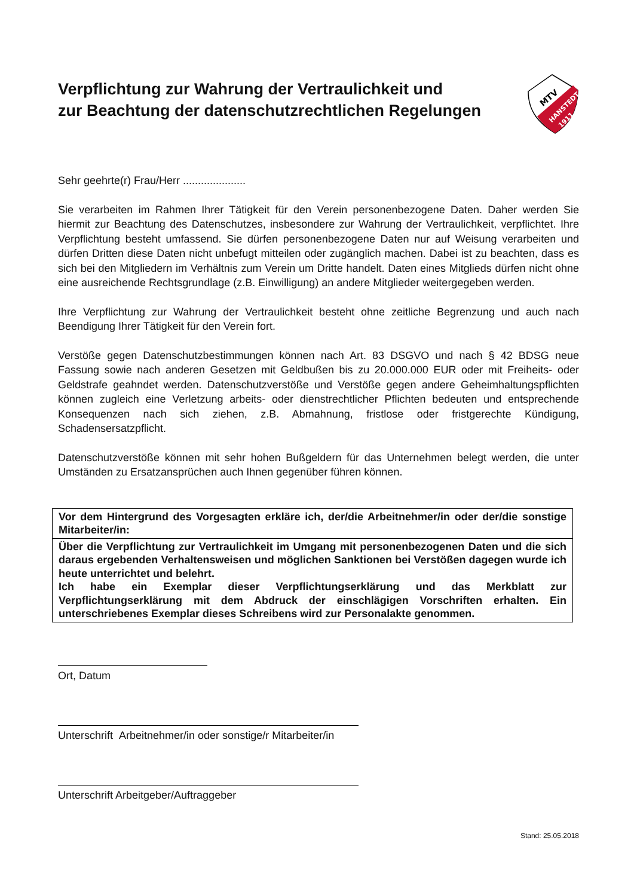Verpflichtung zur Wahrung der Vertraulichkeit und
zur Beachtung der datenschutzrechtlichen Regelungen
MTV
HANSTEDT
1911
Sehr geehrte(r) Frau/Herr .....................
Sie verarbeiten im Rahmen Ihrer Tätigkeit für den Verein personenbezogene Daten. Daher werden Sie hiermit zur Beachtung des Datenschutzes, insbesondere zur Wahrung der Vertraulichkeit, verpflichtet. Ihre Verpflichtung besteht umfassend. Sie dürfen personenbezogene Daten nur auf Weisung verarbeiten und dürfen Dritten diese Daten nicht unbefugt mitteilen oder zugänglich machen. Dabei ist zu beachten, dass es sich bei den Mitgliedern im Verhältnis zum Verein um Dritte handelt. Daten eines Mitglieds dürfen nicht ohne eine ausreichende Rechtsgrundlage (z.B. Einwilligung) an andere Mitglieder weitergegeben werden.
Ihre Verpflichtung zur Wahrung der Vertraulichkeit besteht ohne zeitliche Begrenzung und auch nach Beendigung Ihrer Tätigkeit für den Verein fort.
Verstöße gegen Datenschutzbestimmungen können nach Art. 83 DSGVO und nach § 42 BDSG neue Fassung sowie nach anderen Gesetzen mit Geldbußen bis zu 20.000.000 EUR oder mit Freiheits- oder Geldstrafe geahndet werden. Datenschutzverstöße und Verstöße gegen andere Geheimhaltungspflichten können zugleich eine Verletzung arbeits- oder dienstrechtlicher Pflichten bedeuten und entsprechende Konsequenzen nach sich ziehen, z.B. Abmahnung, fristlose oder fristgerechte Kündigung, Schadensersatzpflicht.
Datenschutzverstöße können mit sehr hohen Bußgeldern für das Unternehmen belegt werden, die unter Umständen zu Ersatzansprüchen auch Ihnen gegenüber führen können.
Vor dem Hintergrund des Vorgesagten erkläre ich, der/die Arbeitnehmer/in oder der/die sonstige Mitarbeiter/in:
Über die Verpflichtung zur Vertraulichkeit im Umgang mit personenbezogenen Daten und die sich daraus ergebenden Verhaltensweisen und möglichen Sanktionen bei Verstößen dagegen wurde ich heute unterrichtet und belehrt.
Ich habe ein Exemplar dieser Verpflichtungserklärung und das Merkblatt zur Verpflichtungserklärung mit dem Abdruck der einschlägigen Vorschriften erhalten. Ein unterschriebenes Exemplar dieses Schreibens wird zur Personalakte genommen.
Ort, Datum
Unterschrift Arbeitnehmer/in oder sonstige/r Mitarbeiter/in
Unterschrift Arbeitgeber/Auftraggeber
Stand: 25.05.2018